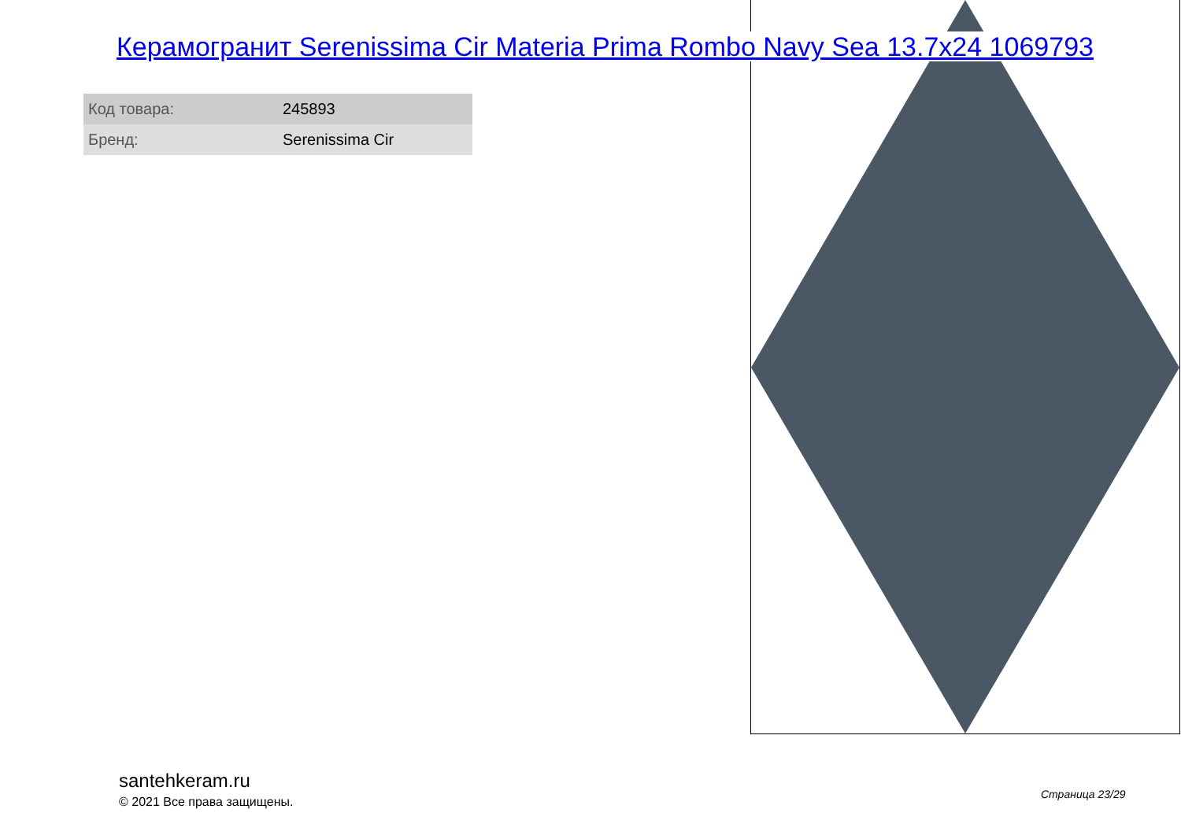Керамогранит Serenissima Cir Materia Prima Rombo Navy Sea 13.7x24 1069793
| Код товара: | 245893 |
| Бренд: | Serenissima Cir |
santehkeram.ru
© 2021 Все права защищены.
Страница 23/29